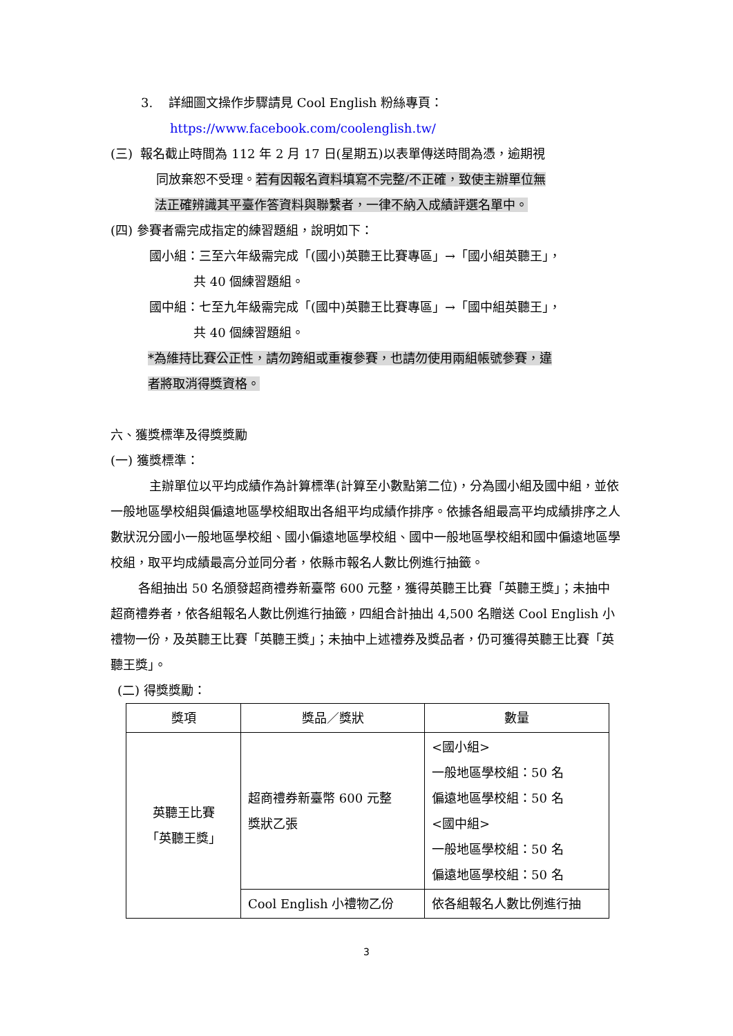3. 詳細圖文操作步驟請見 Cool English 粉絲專頁：
https://www.facebook.com/coolenglish.tw/
(三) 報名截止時間為 112 年 2 月 17 日(星期五)以表單傳送時間為憑，逾期視
同放棄恕不受理。若有因報名資料填寫不完整/不正確，致使主辦單位無
法正確辨識其平臺作答資料與聯繫者，一律不納入成績評選名單中。
(四) 參賽者需完成指定的練習題組，說明如下：
國小組：三至六年級需完成「(國小)英聽王比賽專區」→「國小組英聽王」，
共 40 個練習題組。
國中組：七至九年級需完成「(國中)英聽王比賽專區」→「國中組英聽王」，
共 40 個練習題組。
*為維持比賽公正性，請勿跨組或重複參賽，也請勿使用兩組帳號參賽，違
者將取消得獎資格。
六、獲獎標準及得獎獎勵
(一) 獲獎標準：
主辦單位以平均成績作為計算標準(計算至小數點第二位)，分為國小組及國中組，並依一般地區學校組與偏遠地區學校組取出各組平均成績作排序。依據各組最高平均成績排序之人數狀況分國小一般地區學校組、國小偏遠地區學校組、國中一般地區學校組和國中偏遠地區學校組，取平均成績最高分並同分者，依縣市報名人數比例進行抽籤。
各組抽出 50 名頒發超商禮券新臺幣 600 元整，獲得英聽王比賽「英聽王獎」；未抽中超商禮券者，依各組報名人數比例進行抽籤，四組合計抽出 4,500 名贈送 Cool English 小禮物一份，及英聽王比賽「英聽王獎」；未抽中上述禮券及獎品者，仍可獲得英聽王比賽「英聽王獎」。
(二) 得獎獎勵：
| 獎項 | 獎品／獎狀 | 數量 |
| --- | --- | --- |
| 英聽王比賽 「英聽王獎」 | 超商禮券新臺幣 600 元整 獎狀乙張 | <國小組> 一般地區學校組：50 名 偏遠地區學校組：50 名 <國中組> 一般地區學校組：50 名 偏遠地區學校組：50 名 |
| | Cool English 小禮物乙份 | 依各組報名人數比例進行抽 |
3